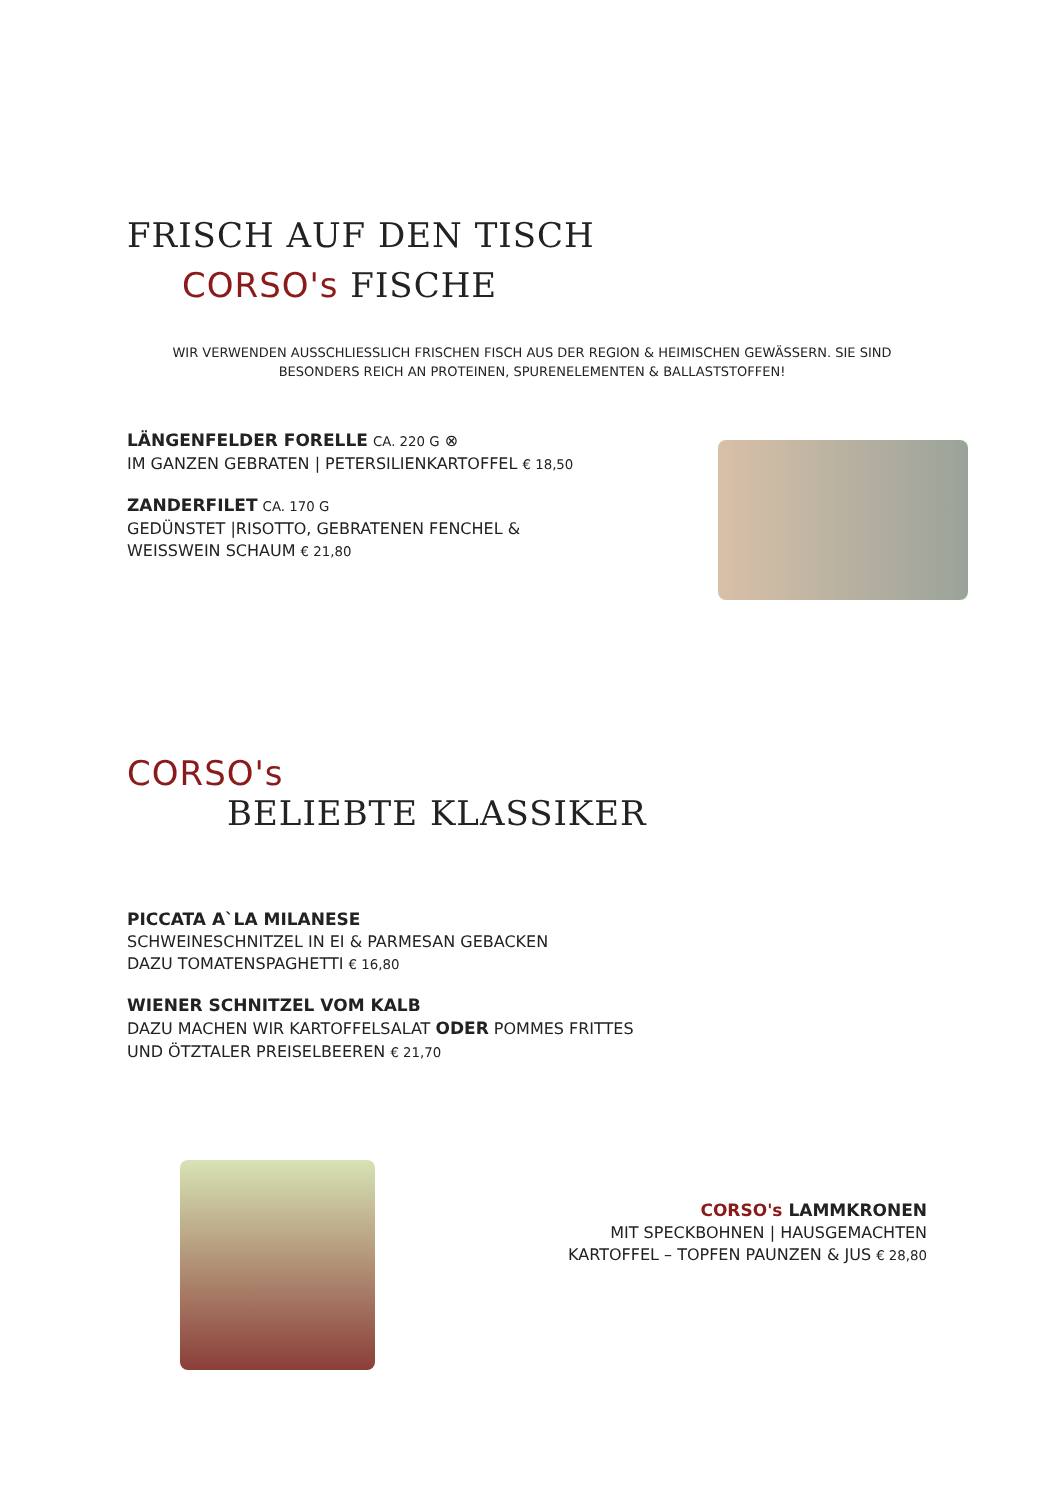FRISCH AUF DEN TISCH
CORSO's FISCHE
WIR VERWENDEN AUSSCHLIESSLICH FRISCHEN FISCH AUS DER REGION & HEIMISCHEN GEWÄSSERN. SIE SIND BESONDERS REICH AN PROTEINEN, SPURENELEMENTEN & BALLASTSTOFFEN!
LÄNGENFELDER FORELLE CA. 220 G ⊗
IM GANZEN GEBRATEN | PETERSILIENKARTOFFEL € 18,50
ZANDERFILET CA. 170 G
GEDÜNSTET |RISOTTO, GEBRATENEN FENCHEL &
WEISSWEIN SCHAUM € 21,80
CORSO's
BELIEBTE KLASSIKER
PICCATA A`LA MILANESE
SCHWEINESCHNITZEL IN EI & PARMESAN GEBACKEN
DAZU TOMATENSPAGHETTI € 16,80
WIENER SCHNITZEL VOM KALB
DAZU MACHEN WIR KARTOFFELSALAT ODER POMMES FRITTES
UND ÖTZTALER PREISELBEEREN € 21,70
CORSO's LAMMKRONEN
MIT SPECKBOHNEN | HAUSGEMACHTEN
KARTOFFEL – TOPFEN PAUNZEN & JUS € 28,80